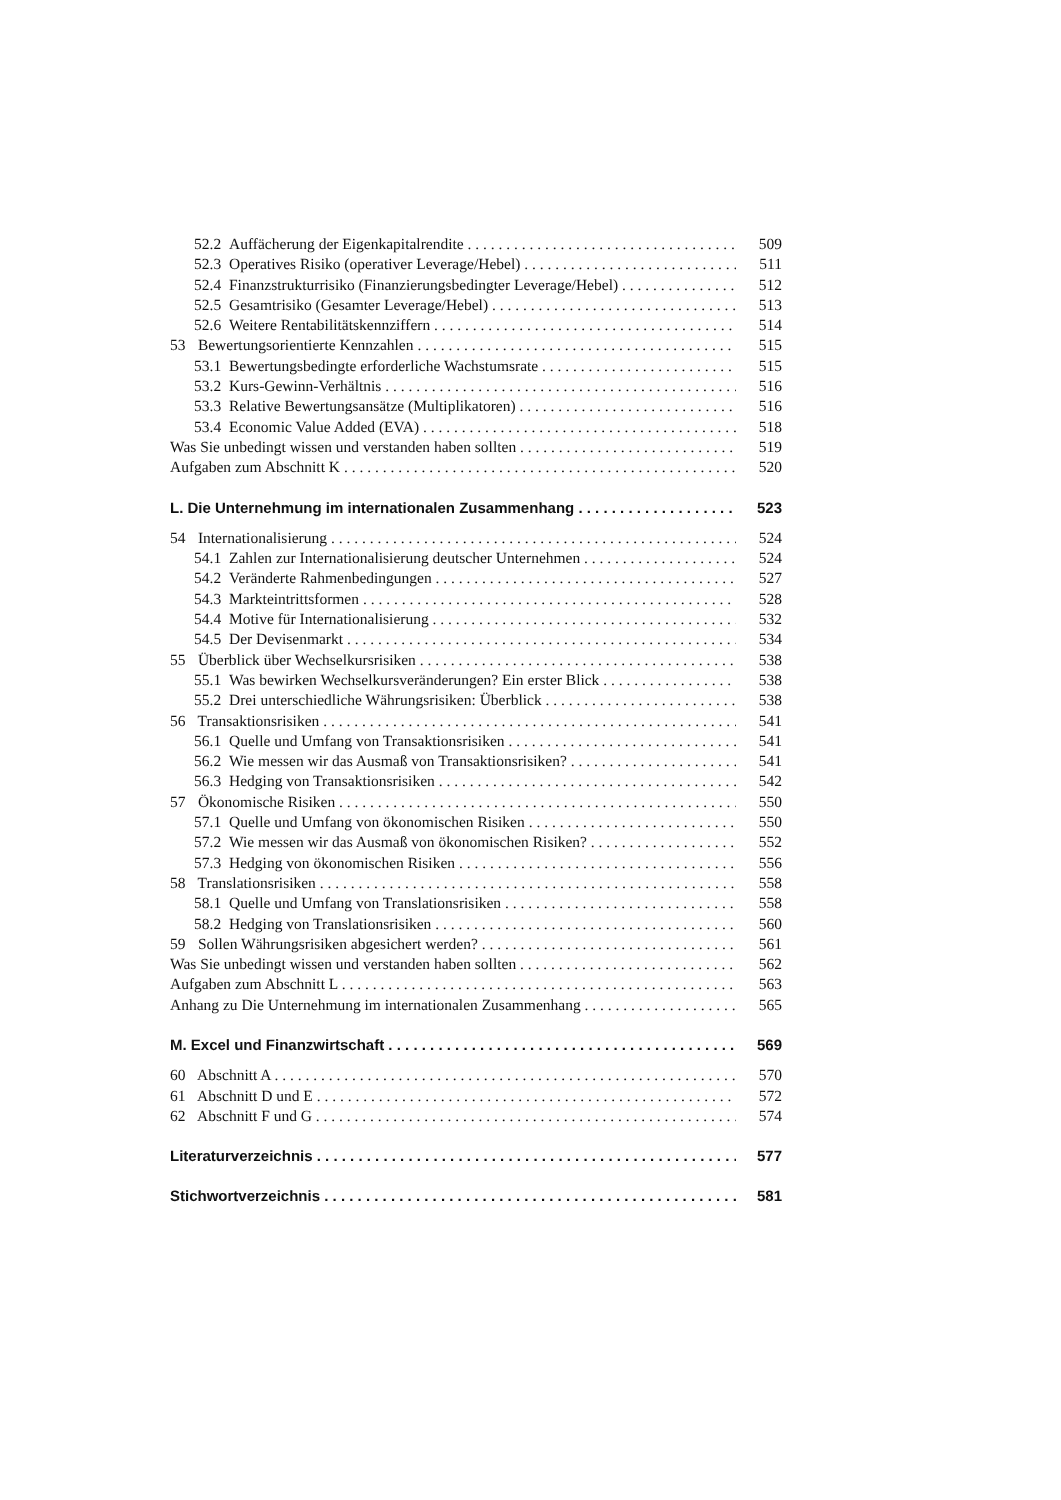52.2 Auffächerung der Eigenkapitalrendite 509
52.3 Operatives Risiko (operativer Leverage/Hebel) 511
52.4 Finanzstrukturrisiko (Finanzierungsbedingter Leverage/Hebel) 512
52.5 Gesamtrisiko (Gesamter Leverage/Hebel) 513
52.6 Weitere Rentabilitätskennziffern 514
53 Bewertungsorientierte Kennzahlen 515
53.1 Bewertungsbedingte erforderliche Wachstumsrate 515
53.2 Kurs-Gewinn-Verhältnis 516
53.3 Relative Bewertungsansätze (Multiplikatoren) 516
53.4 Economic Value Added (EVA) 518
Was Sie unbedingt wissen und verstanden haben sollten 519
Aufgaben zum Abschnitt K 520
L. Die Unternehmung im internationalen Zusammenhang 523
54 Internationalisierung 524
54.1 Zahlen zur Internationalisierung deutscher Unternehmen 524
54.2 Veränderte Rahmenbedingungen 527
54.3 Markteintrittsformen 528
54.4 Motive für Internationalisierung 532
54.5 Der Devisenmarkt 534
55 Überblick über Wechselkursrisiken 538
55.1 Was bewirken Wechselkursveränderungen? Ein erster Blick 538
55.2 Drei unterschiedliche Währungsrisiken: Überblick 538
56 Transaktionsrisiken 541
56.1 Quelle und Umfang von Transaktionsrisiken 541
56.2 Wie messen wir das Ausmaß von Transaktionsrisiken? 541
56.3 Hedging von Transaktionsrisiken 542
57 Ökonomische Risiken 550
57.1 Quelle und Umfang von ökonomischen Risiken 550
57.2 Wie messen wir das Ausmaß von ökonomischen Risiken? 552
57.3 Hedging von ökonomischen Risiken 556
58 Translationsrisiken 558
58.1 Quelle und Umfang von Translationsrisiken 558
58.2 Hedging von Translationsrisiken 560
59 Sollen Währungsrisiken abgesichert werden? 561
Was Sie unbedingt wissen und verstanden haben sollten 562
Aufgaben zum Abschnitt L 563
Anhang zu Die Unternehmung im internationalen Zusammenhang 565
M. Excel und Finanzwirtschaft 569
60 Abschnitt A 570
61 Abschnitt D und E 572
62 Abschnitt F und G 574
Literaturverzeichnis 577
Stichwortverzeichnis 581